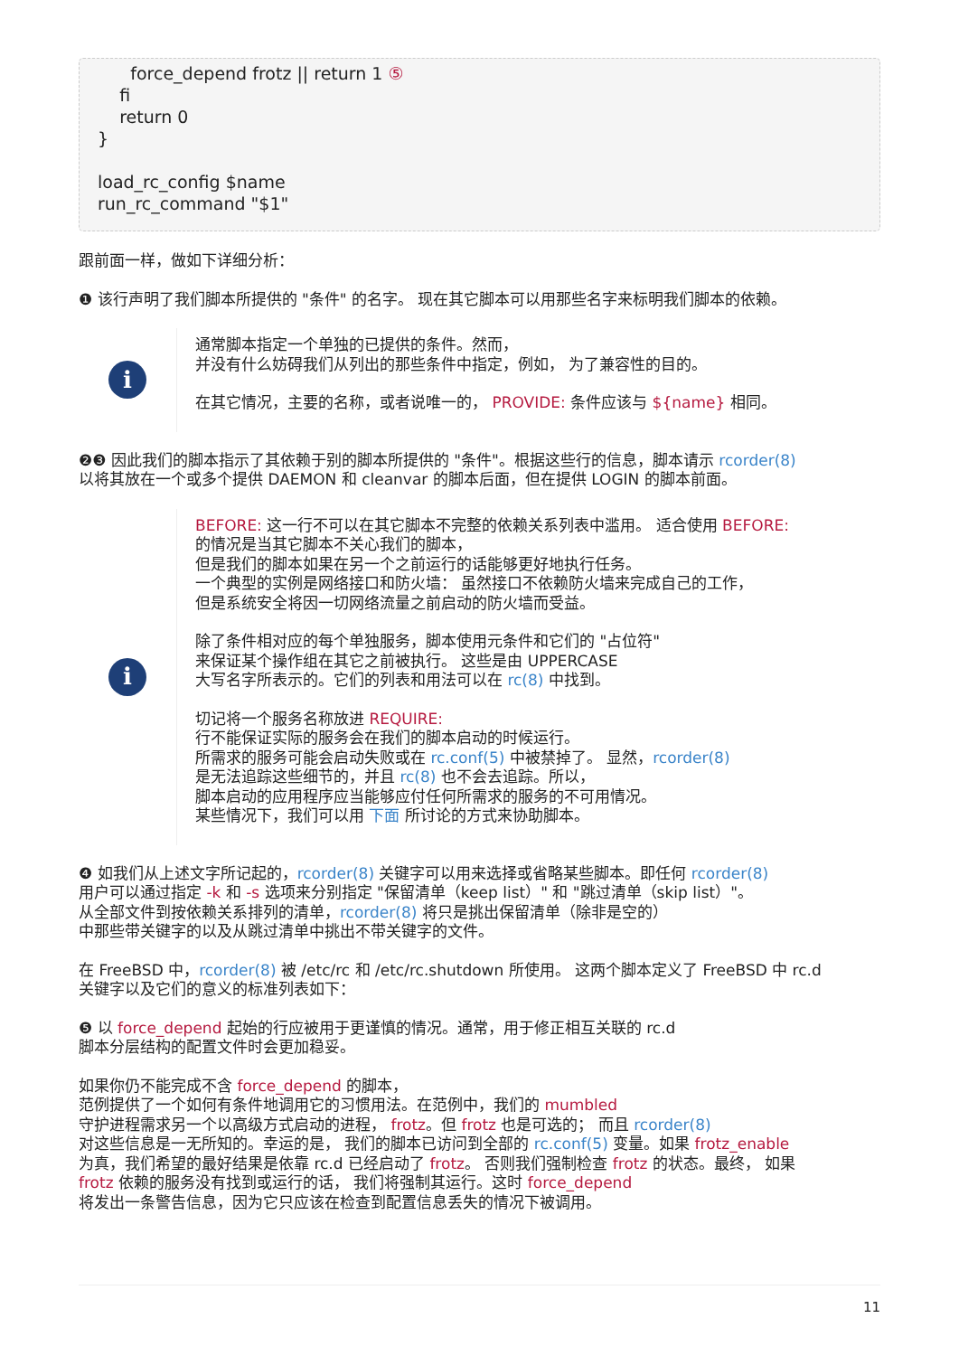force_depend frotz || return 1 ⑤
    fi
    return 0
}

load_rc_config $name
run_rc_command "$1"
跟前面一样，做如下详细分析：
❶ 该行声明了我们脚本所提供的 "条件" 的名字。 现在其它脚本可以用那些名字来标明我们脚本的依赖。
i
通常脚本指定一个单独的已提供的条件。然而，
并没有什么妨碍我们从列出的那些条件中指定，例如， 为了兼容性的目的。
在其它情况，主要的名称，或者说唯一的， PROVIDE: 条件应该与 ${name} 相同。
❷❸ 因此我们的脚本指示了其依赖于别的脚本所提供的 "条件"。根据这些行的信息，脚本请示 rcorder(8)
以将其放在一个或多个提供 DAEMON 和 cleanvar 的脚本后面，但在提供 LOGIN 的脚本前面。
i
BEFORE: 这一行不可以在其它脚本不完整的依赖关系列表中滥用。 适合使用 BEFORE:
的情况是当其它脚本不关心我们的脚本，
但是我们的脚本如果在另一个之前运行的话能够更好地执行任务。
一个典型的实例是网络接口和防火墙： 虽然接口不依赖防火墙来完成自己的工作，
但是系统安全将因一切网络流量之前启动的防火墙而受益。
除了条件相对应的每个单独服务，脚本使用元条件和它们的 "占位符"
来保证某个操作组在其它之前被执行。 这些是由 UPPERCASE
大写名字所表示的。它们的列表和用法可以在 rc(8) 中找到。
切记将一个服务名称放进 REQUIRE:
行不能保证实际的服务会在我们的脚本启动的时候运行。
所需求的服务可能会启动失败或在 rc.conf(5) 中被禁掉了。 显然，rcorder(8)
是无法追踪这些细节的，并且 rc(8) 也不会去追踪。所以，
脚本启动的应用程序应当能够应付任何所需求的服务的不可用情况。
某些情况下，我们可以用 下面 所讨论的方式来协助脚本。
❹ 如我们从上述文字所记起的，rcorder(8) 关键字可以用来选择或省略某些脚本。即任何 rcorder(8)
用户可以通过指定 -k 和 -s 选项来分别指定 "保留清单（keep list）" 和 "跳过清单（skip list）"。
从全部文件到按依赖关系排列的清单，rcorder(8) 将只是挑出保留清单（除非是空的）
中那些带关键字的以及从跳过清单中挑出不带关键字的文件。
在 FreeBSD 中，rcorder(8) 被 /etc/rc 和 /etc/rc.shutdown 所使用。 这两个脚本定义了 FreeBSD 中 rc.d
关键字以及它们的意义的标准列表如下：
❺ 以 force_depend 起始的行应被用于更谨慎的情况。通常，用于修正相互关联的 rc.d
脚本分层结构的配置文件时会更加稳妥。
如果你仍不能完成不含 force_depend 的脚本，
范例提供了一个如何有条件地调用它的习惯用法。在范例中，我们的 mumbled
守护进程需求另一个以高级方式启动的进程， frotz。但 frotz 也是可选的； 而且 rcorder(8)
对这些信息是一无所知的。幸运的是， 我们的脚本已访问到全部的 rc.conf(5) 变量。如果 frotz_enable
为真，我们希望的最好结果是依靠 rc.d 已经启动了 frotz。 否则我们强制检查 frotz 的状态。最终， 如果
frotz 依赖的服务没有找到或运行的话， 我们将强制其运行。这时 force_depend
将发出一条警告信息，因为它只应该在检查到配置信息丢失的情况下被调用。
11